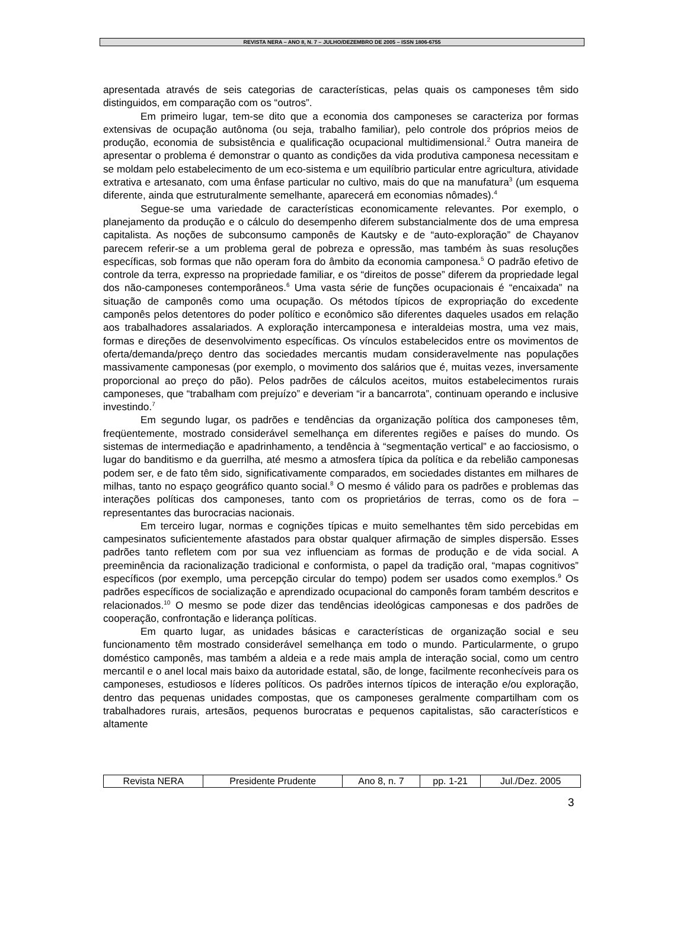REVISTA NERA – ANO 8, N. 7 – JULHO/DEZEMBRO DE 2005 – ISSN 1806-6755
apresentada através de seis categorias de características, pelas quais os camponeses têm sido distinguidos, em comparação com os “outros”.
Em primeiro lugar, tem-se dito que a economia dos camponeses se caracteriza por formas extensivas de ocupação autônoma (ou seja, trabalho familiar), pelo controle dos próprios meios de produção, economia de subsistência e qualificação ocupacional multidimensional.<sup>2</sup> Outra maneira de apresentar o problema é demonstrar o quanto as condições da vida produtiva camponesa necessitam e se moldam pelo estabelecimento de um eco-sistema e um equilíbrio particular entre agricultura, atividade extrativa e artesanato, com uma ênfase particular no cultivo, mais do que na manufatura<sup>3</sup> (um esquema diferente, ainda que estruturalmente semelhante, aparecerá em economias nômades).<sup>4</sup>
Segue-se uma variedade de características economicamente relevantes. Por exemplo, o planejamento da produção e o cálculo do desempenho diferem substancialmente dos de uma empresa capitalista. As noções de subconsumo camponês de Kautsky e de “auto-exploração” de Chayanov parecem referir-se a um problema geral de pobreza e opressão, mas também às suas resoluções específicas, sob formas que não operam fora do âmbito da economia camponesa.<sup>5</sup> O padrão efetivo de controle da terra, expresso na propriedade familiar, e os “direitos de posse” diferem da propriedade legal dos não-camponeses contemporâneos.<sup>6</sup> Uma vasta série de funções ocupacionais é “encaixada” na situação de camponês como uma ocupação. Os métodos típicos de expropriação do excedente camponês pelos detentores do poder político e econômico são diferentes daqueles usados em relação aos trabalhadores assalariados. A exploração intercamponesa e interaldeias mostra, uma vez mais, formas e direções de desenvolvimento específicas. Os vínculos estabelecidos entre os movimentos de oferta/demanda/preço dentro das sociedades mercantis mudam consideravelmente nas populações massivamente camponesas (por exemplo, o movimento dos salários que é, muitas vezes, inversamente proporcional ao preço do pão). Pelos padrões de cálculos aceitos, muitos estabelecimentos rurais camponeses, que “trabalham com prejuízo” e deveriam “ir a bancarrota”, continuam operando e inclusive investindo.<sup>7</sup>
Em segundo lugar, os padrões e tendências da organização política dos camponeses têm, freqüentemente, mostrado considerável semelhança em diferentes regiões e países do mundo. Os sistemas de intermediação e apadrinhamento, a tendência à “segmentação vertical” e ao facciosismo, o lugar do banditismo e da guerrilha, até mesmo a atmosfera típica da política e da rebelião camponesas podem ser, e de fato têm sido, significativamente comparados, em sociedades distantes em milhares de milhas, tanto no espaço geográfico quanto social.<sup>8</sup> O mesmo é válido para os padrões e problemas das interações políticas dos camponeses, tanto com os proprietários de terras, como os de fora – representantes das burocracias nacionais.
Em terceiro lugar, normas e cognições típicas e muito semelhantes têm sido percebidas em campesinatos suficientemente afastados para obstar qualquer afirmação de simples dispersão. Esses padrões tanto refletem com por sua vez influenciam as formas de produção e de vida social. A preeminência da racionalização tradicional e conformista, o papel da tradição oral, “mapas cognitivos” específicos (por exemplo, uma percepção circular do tempo) podem ser usados como exemplos.<sup>9</sup> Os padrões específicos de socialização e aprendizado ocupacional do camponês foram também descritos e relacionados.<sup>10</sup> O mesmo se pode dizer das tendências ideológicas camponesas e dos padrões de cooperação, confrontação e liderança políticas.
Em quarto lugar, as unidades básicas e características de organização social e seu funcionamento têm mostrado considerável semelhança em todo o mundo. Particularmente, o grupo doméstico camponês, mas também a aldeia e a rede mais ampla de interação social, como um centro mercantil e o anel local mais baixo da autoridade estatal, são, de longe, facilmente reconhecíveis para os camponeses, estudiosos e líderes políticos. Os padrões internos típicos de interação e/ou exploração, dentro das pequenas unidades compostas, que os camponeses geralmente compartilham com os trabalhadores rurais, artesãos, pequenos burocratas e pequenos capitalistas, são característicos e altamente
| Revista NERA | Presidente Prudente | Ano 8, n. 7 | pp. 1-21 | Jul./Dez. 2005 |
3